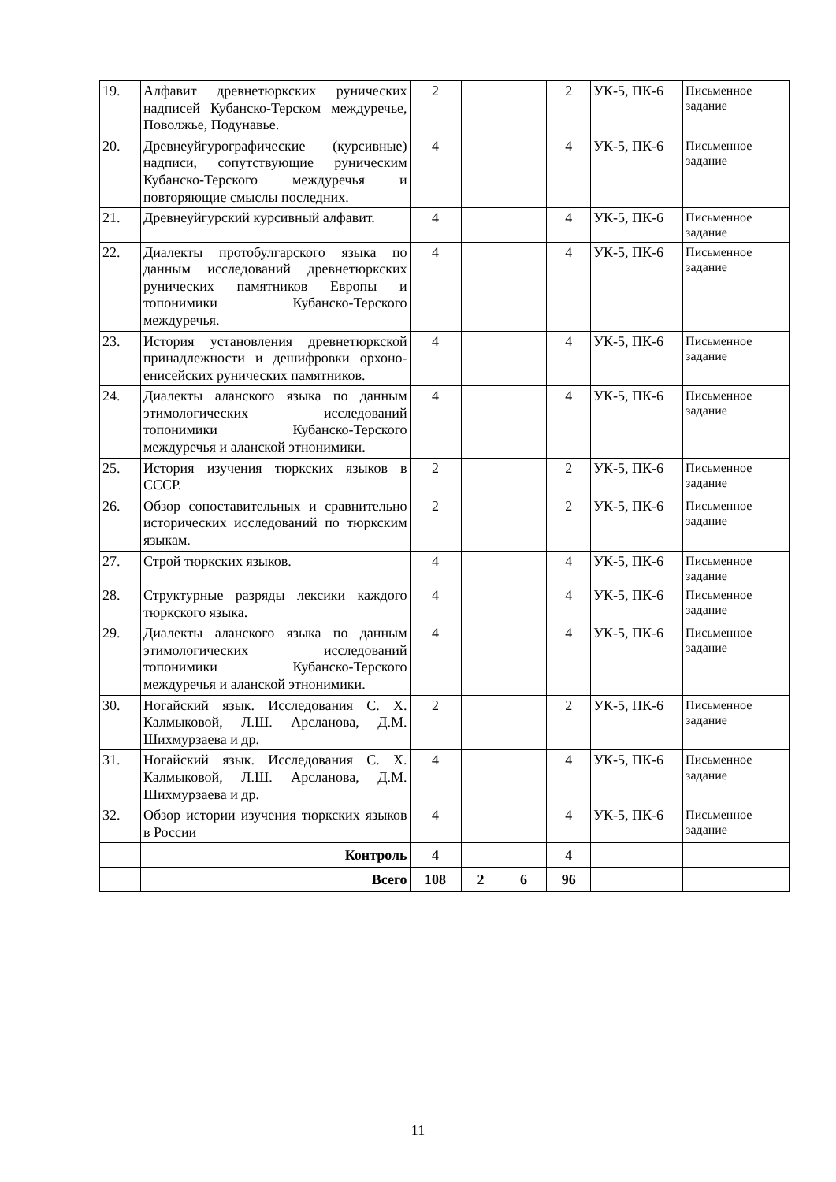| 19. | Алфавит древнетюркских рунических надписей Кубанско-Терском междуречье, Поволжье, Подунавье. | 2 | | | 2 | УК-5, ПК-6 | Письменное задание |
| 20. | Древнеуйгурографические (курсивные) надписи, сопутствующие руническим Кубанско-Терского междуречья и повторяющие смыслы последних. | 4 | | | 4 | УК-5, ПК-6 | Письменное задание |
| 21. | Древнеуйгурский курсивный алфавит. | 4 | | | 4 | УК-5, ПК-6 | Письменное задание |
| 22. | Диалекты протобулгарского языка по данным исследований древнетюркских рунических памятников Европы и топонимики Кубанско-Терского междуречья. | 4 | | | 4 | УК-5, ПК-6 | Письменное задание |
| 23. | История установления древнетюркской принадлежности и дешифровки орхоно-енисейских рунических памятников. | 4 | | | 4 | УК-5, ПК-6 | Письменное задание |
| 24. | Диалекты аланского языка по данным этимологических исследований топонимики Кубанско-Терского междуречья и аланской этнонимики. | 4 | | | 4 | УК-5, ПК-6 | Письменное задание |
| 25. | История изучения тюркских языков в СССР. | 2 | | | 2 | УК-5, ПК-6 | Письменное задание |
| 26. | Обзор сопоставительных и сравнительно исторических исследований по тюркским языкам. | 2 | | | 2 | УК-5, ПК-6 | Письменное задание |
| 27. | Строй тюркских языков. | 4 | | | 4 | УК-5, ПК-6 | Письменное задание |
| 28. | Структурные разряды лексики каждого тюркского языка. | 4 | | | 4 | УК-5, ПК-6 | Письменное задание |
| 29. | Диалекты аланского языка по данным этимологических исследований топонимики Кубанско-Терского междуречья и аланской этнонимики. | 4 | | | 4 | УК-5, ПК-6 | Письменное задание |
| 30. | Ногайский язык. Исследования С. Х. Калмыковой, Л.Ш. Арсланова, Д.М. Шихмурзаева и др. | 2 | | | 2 | УК-5, ПК-6 | Письменное задание |
| 31. | Ногайский язык. Исследования С. Х. Калмыковой, Л.Ш. Арсланова, Д.М. Шихмурзаева и др. | 4 | | | 4 | УК-5, ПК-6 | Письменное задание |
| 32. | Обзор истории изучения тюркских языков в России | 4 | | | 4 | УК-5, ПК-6 | Письменное задание |
| | Контроль | 4 | | | 4 | | |
| | Всего | 108 | 2 | 6 | 96 | | |
11